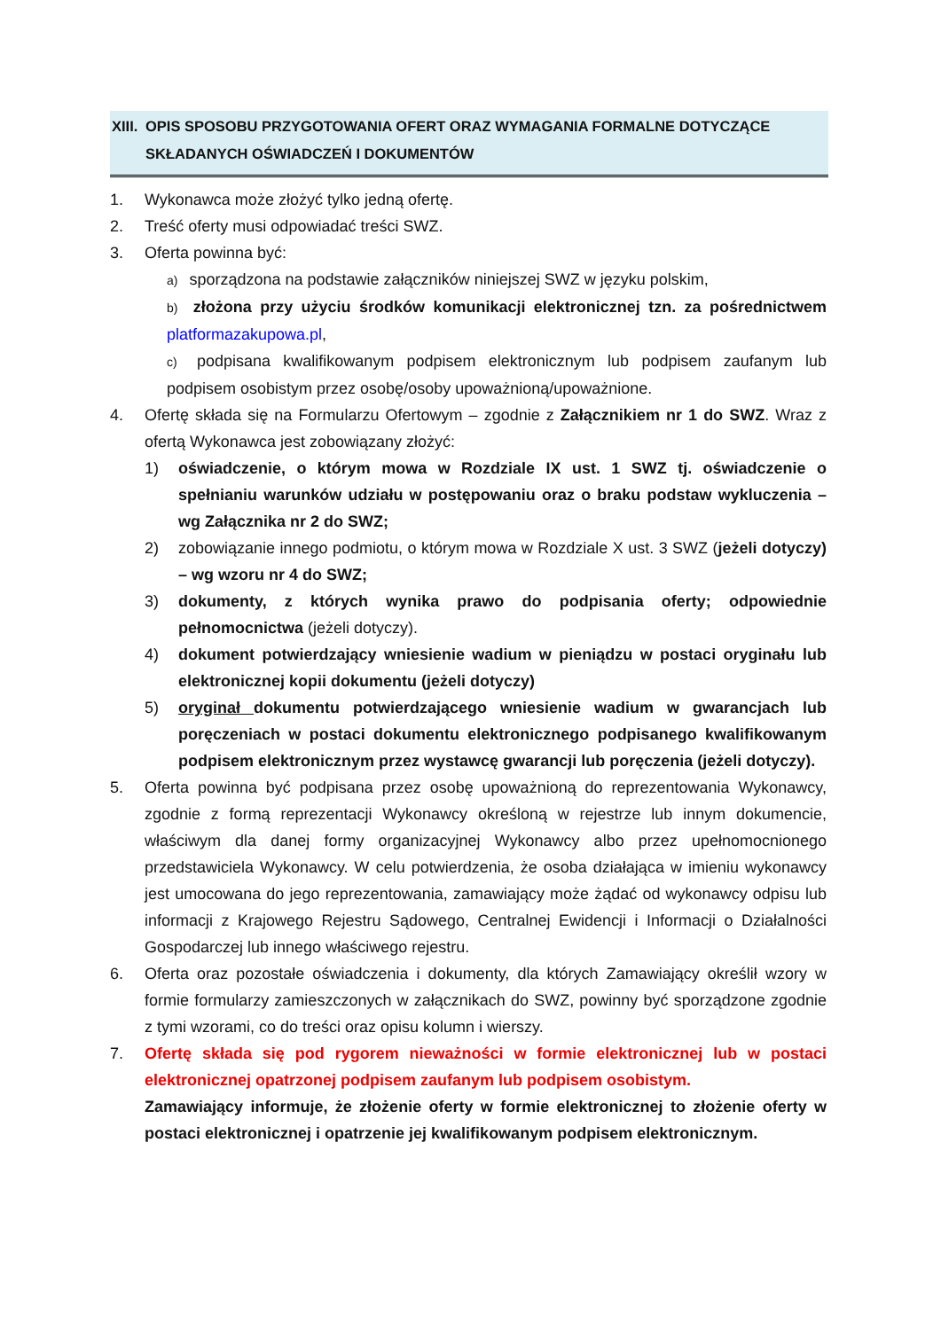XIII. OPIS SPOSOBU PRZYGOTOWANIA OFERT ORAZ WYMAGANIA FORMALNE DOTYCZĄCE
SKŁADANYCH OŚWIADCZEŃ I DOKUMENTÓW
1. Wykonawca może złożyć tylko jedną ofertę.
2. Treść oferty musi odpowiadać treści SWZ.
3. Oferta powinna być:
a) sporządzona na podstawie załączników niniejszej SWZ w języku polskim,
b) złożona przy użyciu środków komunikacji elektronicznej tzn. za pośrednictwem platformazakupowa.pl,
c) podpisana kwalifikowanym podpisem elektronicznym lub podpisem zaufanym lub podpisem osobistym przez osobę/osoby upoważnioną/upoważnione.
4. Ofertę składa się na Formularzu Ofertowym – zgodnie z Załącznikiem nr 1 do SWZ. Wraz z ofertą Wykonawca jest zobowiązany złożyć:
1) oświadczenie, o którym mowa w Rozdziale IX ust. 1 SWZ tj. oświadczenie o spełnianiu warunków udziału w postępowaniu oraz o braku podstaw wykluczenia – wg Załącznika nr 2 do SWZ;
2) zobowiązanie innego podmiotu, o którym mowa w Rozdziale X ust. 3 SWZ (jeżeli dotyczy) – wg wzoru nr 4 do SWZ;
3) dokumenty, z których wynika prawo do podpisania oferty; odpowiednie pełnomocnictwa (jeżeli dotyczy).
4) dokument potwierdzający wniesienie wadium w pieniądzu w postaci oryginału lub elektronicznej kopii dokumentu (jeżeli dotyczy)
5) oryginał dokumentu potwierdzającego wniesienie wadium w gwarancjach lub poręczeniach w postaci dokumentu elektronicznego podpisanego kwalifikowanym podpisem elektronicznym przez wystawcę gwarancji lub poręczenia (jeżeli dotyczy).
5. Oferta powinna być podpisana przez osobę upoważnioną do reprezentowania Wykonawcy, zgodnie z formą reprezentacji Wykonawcy określoną w rejestrze lub innym dokumencie, właściwym dla danej formy organizacyjnej Wykonawcy albo przez upełnomocnionego przedstawiciela Wykonawcy. W celu potwierdzenia, że osoba działająca w imieniu wykonawcy jest umocowana do jego reprezentowania, zamawiający może żądać od wykonawcy odpisu lub informacji z Krajowego Rejestru Sądowego, Centralnej Ewidencji i Informacji o Działalności Gospodarczej lub innego właściwego rejestru.
6. Oferta oraz pozostałe oświadczenia i dokumenty, dla których Zamawiający określił wzory w formie formularzy zamieszczonych w załącznikach do SWZ, powinny być sporządzone zgodnie z tymi wzorami, co do treści oraz opisu kolumn i wierszy.
7. Ofertę składa się pod rygorem nieważności w formie elektronicznej lub w postaci elektronicznej opatrzonej podpisem zaufanym lub podpisem osobistym.
Zamawiający informuje, że złożenie oferty w formie elektronicznej to złożenie oferty w postaci elektronicznej i opatrzenie jej kwalifikowanym podpisem elektronicznym.